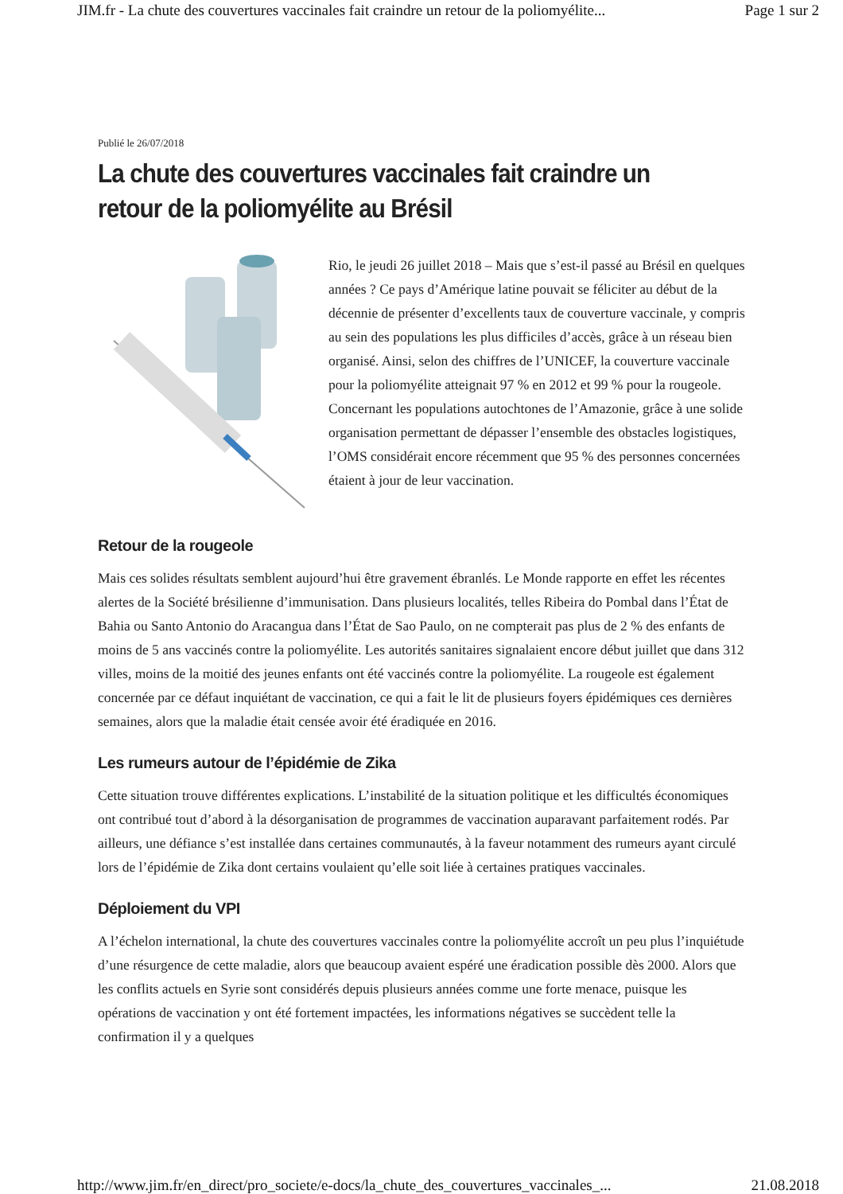JIM.fr - La chute des couvertures vaccinales fait craindre un retour de la poliomyélite... Page 1 sur 2
Publié le 26/07/2018
La chute des couvertures vaccinales fait craindre un retour de la poliomyélite au Brésil
Rio, le jeudi 26 juillet 2018 – Mais que s’est-il passé au Brésil en quelques années ? Ce pays d’Amérique latine pouvait se féliciter au début de la décennie de présenter d’excellents taux de couverture vaccinale, y compris au sein des populations les plus difficiles d’accès, grâce à un réseau bien organisé. Ainsi, selon des chiffres de l’UNICEF, la couverture vaccinale pour la poliomyélite atteignait 97 % en 2012 et 99 % pour la rougeole. Concernant les populations autochtones de l’Amazonie, grâce à une solide organisation permettant de dépasser l’ensemble des obstacles logistiques, l’OMS considérait encore récemment que 95 % des personnes concernées étaient à jour de leur vaccination.
Retour de la rougeole
Mais ces solides résultats semblent aujourd’hui être gravement ébranlés. Le Monde rapporte en effet les récentes alertes de la Société brésilienne d’immunisation. Dans plusieurs localités, telles Ribeira do Pombal dans l’État de Bahia ou Santo Antonio do Aracangua dans l’État de Sao Paulo, on ne compterait pas plus de 2 % des enfants de moins de 5 ans vaccinés contre la poliomyélite. Les autorités sanitaires signalaient encore début juillet que dans 312 villes, moins de la moitié des jeunes enfants ont été vaccinés contre la poliomyélite. La rougeole est également concernée par ce défaut inquiétant de vaccination, ce qui a fait le lit de plusieurs foyers épidémiques ces dernières semaines, alors que la maladie était censée avoir été éradiquée en 2016.
Les rumeurs autour de l’épidémie de Zika
Cette situation trouve différentes explications. L’instabilité de la situation politique et les difficultés économiques ont contribué tout d’abord à la désorganisation de programmes de vaccination auparavant parfaitement rodés. Par ailleurs, une défiance s’est installée dans certaines communautés, à la faveur notamment des rumeurs ayant circulé lors de l’épidémie de Zika dont certains voulaient qu’elle soit liée à certaines pratiques vaccinales.
Déploiement du VPI
A l’échelon international, la chute des couvertures vaccinales contre la poliomyélite accroît un peu plus l’inquiétude d’une résurgence de cette maladie, alors que beaucoup avaient espéré une éradication possible dès 2000. Alors que les conflits actuels en Syrie sont considérés depuis plusieurs années comme une forte menace, puisque les opérations de vaccination y ont été fortement impactées, les informations négatives se succèdent telle la confirmation il y a quelques
http://www.jim.fr/en_direct/pro_societe/e-docs/la_chute_des_couvertures_vaccinales_... 21.08.2018